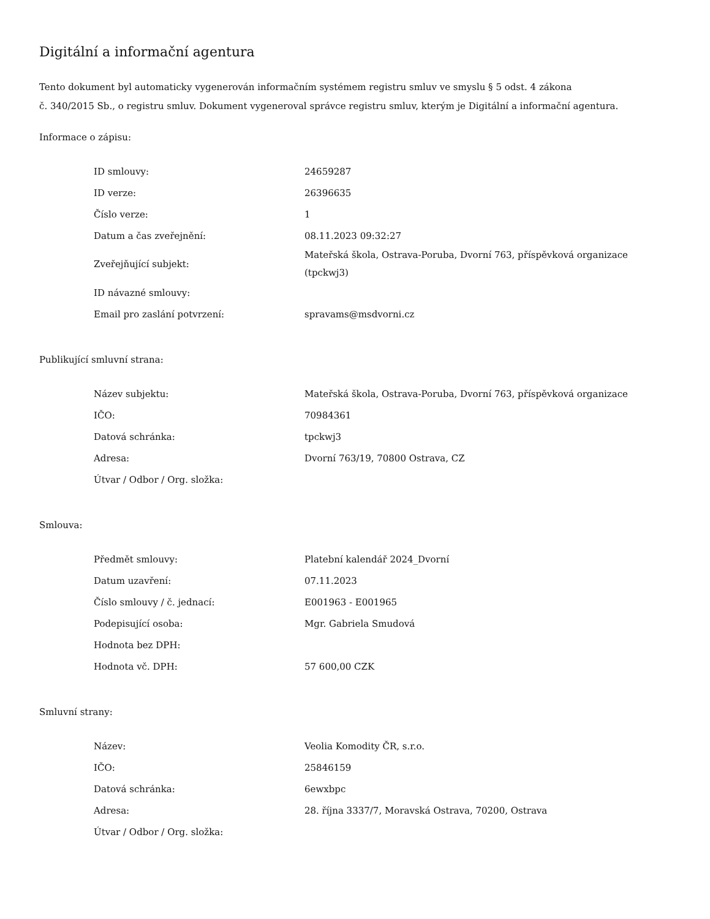Digitální a informační agentura
Tento dokument byl automaticky vygenerován informačním systémem registru smluv ve smyslu § 5 odst. 4 zákona
č. 340/2015 Sb., o registru smluv. Dokument vygeneroval správce registru smluv, kterým je Digitální a informační agentura.
Informace o zápisu:
| ID smlouvy: | 24659287 |
| ID verze: | 26396635 |
| Číslo verze: | 1 |
| Datum a čas zveřejnění: | 08.11.2023 09:32:27 |
| Zveřejňující subjekt: | Mateřská škola, Ostrava-Poruba, Dvorní 763, příspěvková organizace (tpckwj3) |
| ID návazné smlouvy: | |
| Email pro zaslání potvrzení: | spravams@msdvorni.cz |
Publikující smluvní strana:
| Název subjektu: | Mateřská škola, Ostrava-Poruba, Dvorní 763, příspěvková organizace |
| IČO: | 70984361 |
| Datová schránka: | tpckwj3 |
| Adresa: | Dvorní 763/19, 70800 Ostrava, CZ |
| Útvar / Odbor / Org. složka: | |
Smlouva:
| Předmět smlouvy: | Platební kalendář 2024_Dvorní |
| Datum uzavření: | 07.11.2023 |
| Číslo smlouvy / č. jednací: | E001963 - E001965 |
| Podepisující osoba: | Mgr. Gabriela Smudová |
| Hodnota bez DPH: | |
| Hodnota vč. DPH: | 57 600,00 CZK |
Smluvní strany:
| Název: | Veolia Komodity ČR, s.r.o. |
| IČO: | 25846159 |
| Datová schránka: | 6ewxbpc |
| Adresa: | 28. října 3337/7, Moravská Ostrava, 70200, Ostrava |
| Útvar / Odbor / Org. složka: | |